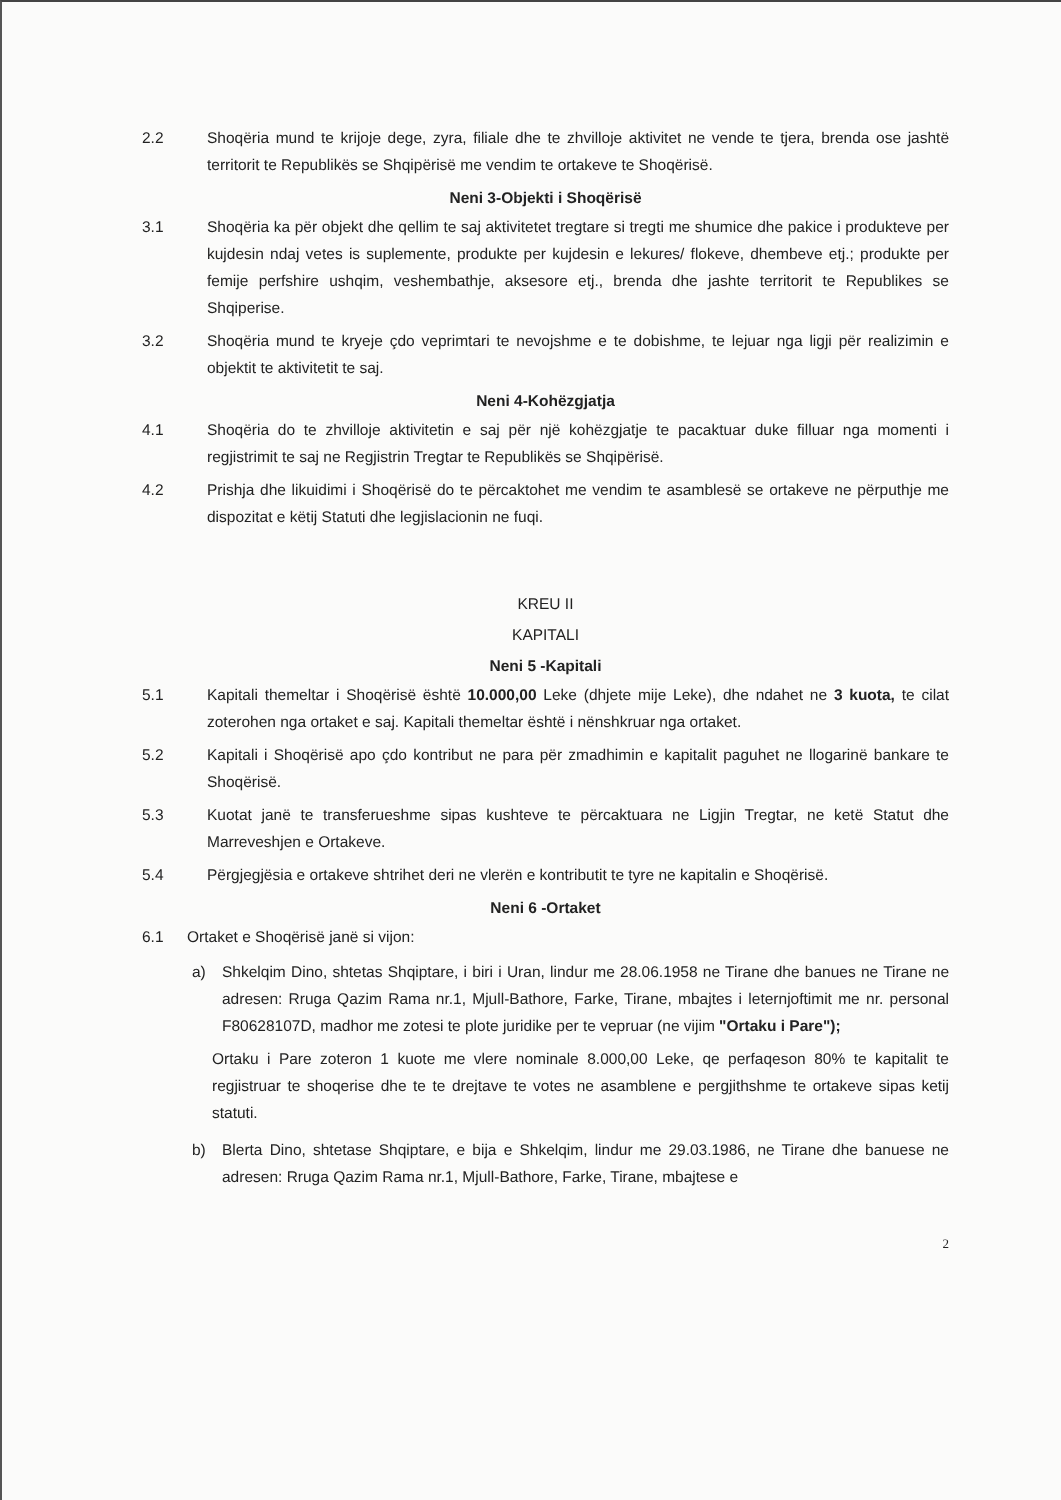2.2 Shoqëria mund te krijoje dege, zyra, filiale dhe te zhvilloje aktivitet ne vende te tjera, brenda ose jashtë territorit te Republikës se Shqipërisë me vendim te ortakeve te Shoqërisë.
Neni 3-Objekti i Shoqërisë
3.1 Shoqëria ka për objekt dhe qellim te saj aktivitetet tregtare si tregti me shumice dhe pakice i produkteve per kujdesin ndaj vetes is suplemente, produkte per kujdesin e lekures/ flokeve, dhembeve etj.; produkte per femije perfshire ushqim, veshembathje, aksesore etj., brenda dhe jashte territorit te Republikes se Shqiperise.
3.2 Shoqëria mund te kryeje çdo veprimtari te nevojshme e te dobishme, te lejuar nga ligji për realizimin e objektit te aktivitetit te saj.
Neni 4-Kohëzgjatja
4.1 Shoqëria do te zhvilloje aktivitetin e saj për një kohëzgjatje te pacaktuar duke filluar nga momenti i regjistrimit te saj ne Regjistrin Tregtar te Republikës se Shqipërisë.
4.2 Prishja dhe likuidimi i Shoqërisë do te përcaktohet me vendim te asamblesë se ortakeve ne përputhje me dispozitat e këtij Statuti dhe legjislacionin ne fuqi.
KREU II
KAPITALI
Neni 5 -Kapitali
5.1 Kapitali themeltar i Shoqërisë është 10.000,00 Leke (dhjete mije Leke), dhe ndahet ne 3 kuota, te cilat zoterohen nga ortaket e saj. Kapitali themeltar është i nënshkruar nga ortaket.
5.2 Kapitali i Shoqërisë apo çdo kontribut ne para për zmadhimin e kapitalit paguhet ne llogarinë bankare te Shoqërisë.
5.3 Kuotat janë te transferueshme sipas kushteve te përcaktuara ne Ligjin Tregtar, ne ketë Statut dhe Marreveshjen e Ortakeve.
5.4 Përgjegjësia e ortakeve shtrihet deri ne vlerën e kontributit te tyre ne kapitalin e Shoqërisë.
Neni 6 -Ortaket
6.1 Ortaket e Shoqërisë janë si vijon:
a) Shkelqim Dino, shtetas Shqiptare, i biri i Uran, lindur me 28.06.1958 ne Tirane dhe banues ne Tirane ne adresen: Rruga Qazim Rama nr.1, Mjull-Bathore, Farke, Tirane, mbajtes i leternjoftimit me nr. personal F80628107D, madhor me zotesi te plote juridike per te vepruar (ne vijim "Ortaku i Pare");
Ortaku i Pare zoteron 1 kuote me vlere nominale 8.000,00 Leke, qe perfaqeson 80% te kapitalit te regjistruar te shoqerise dhe te te drejtave te votes ne asamblene e pergjithshme te ortakeve sipas ketij statuti.
b) Blerta Dino, shtetase Shqiptare, e bija e Shkelqim, lindur me 29.03.1986, ne Tirane dhe banuese ne adresen: Rruga Qazim Rama nr.1, Mjull-Bathore, Farke, Tirane, mbajtese e
2